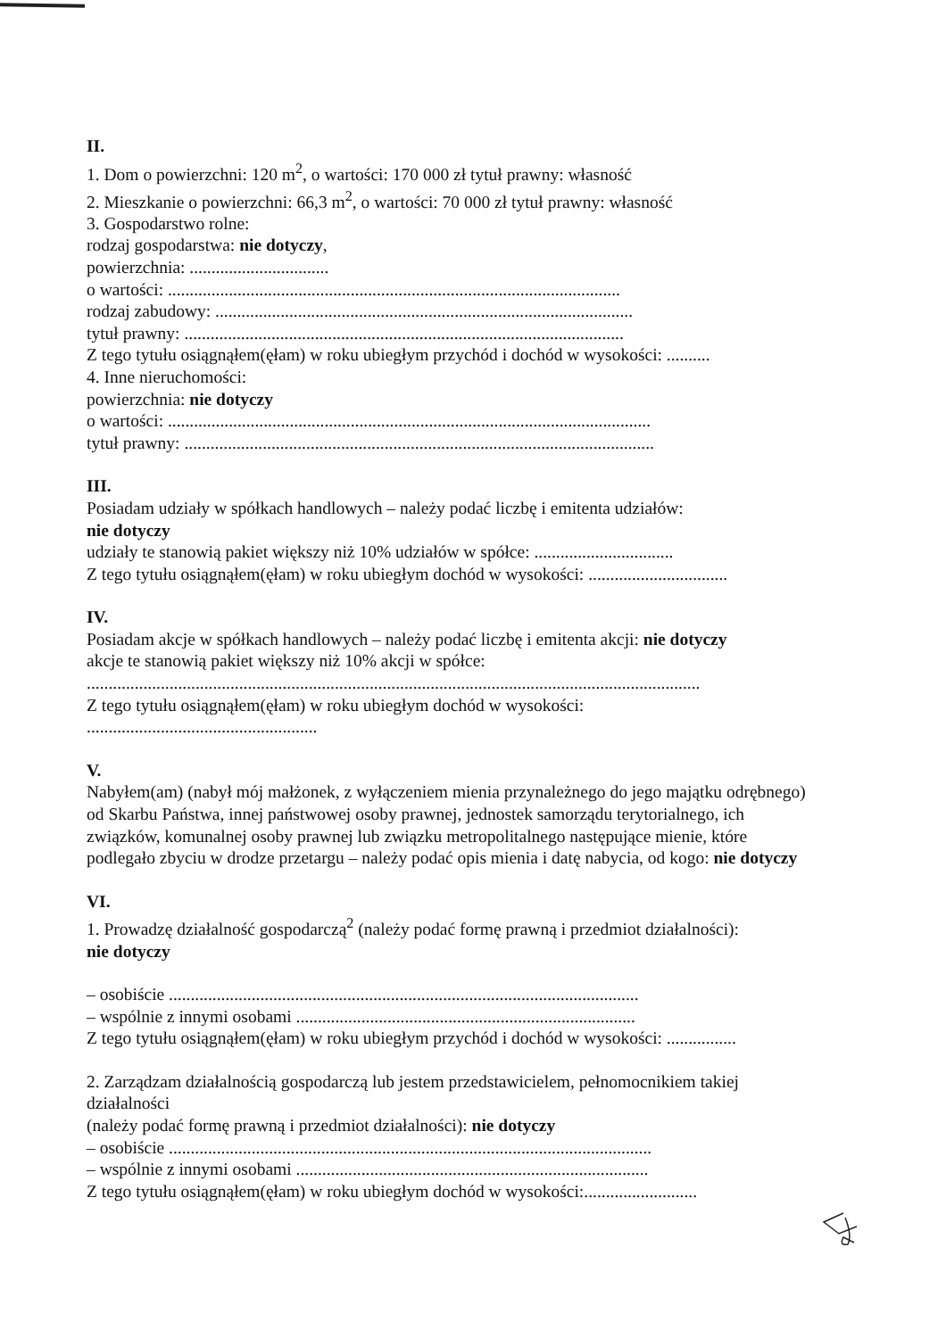II.
1. Dom o powierzchni: 120 m<sup>2</sup>, o wartości: 170 000 zł tytuł prawny: własność
2. Mieszkanie o powierzchni: 66,3 m<sup>2</sup>, o wartości: 70 000 zł tytuł prawny: własność
3. Gospodarstwo rolne:
rodzaj gospodarstwa: nie dotyczy,
powierzchnia: ................................
o wartości: ........................................................................................................
rodzaj zabudowy: ................................................................................................
tytuł prawny: .....................................................................................................
Z tego tytułu osiągnąłem(ęłam) w roku ubiegłym przychód i dochód w wysokości: ..........
4. Inne nieruchomości:
powierzchnia: nie dotyczy
o wartości: ...............................................................................................................
tytuł prawny: ............................................................................................................
III.
Posiadam udziały w spółkach handlowych – należy podać liczbę i emitenta udziałów:
nie dotyczy
udziały te stanowią pakiet większy niż 10% udziałów w spółce: ................................
Z tego tytułu osiągnąłem(ęłam) w roku ubiegłym dochód w wysokości: ................................
IV.
Posiadam akcje w spółkach handlowych – należy podać liczbę i emitenta akcji: nie dotyczy
akcje te stanowią pakiet większy niż 10% akcji w spółce:
.............................................................................................................................................
Z tego tytułu osiągnąłem(ęłam) w roku ubiegłym dochód w wysokości:
.....................................................
V.
Nabyłem(am) (nabył mój małżonek, z wyłączeniem mienia przynależnego do jego majątku odrębnego) od Skarbu Państwa, innej państwowej osoby prawnej, jednostek samorządu terytorialnego, ich związków, komunalnej osoby prawnej lub związku metropolitalnego następujące mienie, które podlegało zbyciu w drodze przetargu – należy podać opis mienia i datę nabycia, od kogo: nie dotyczy
VI.
1. Prowadzę działalność gospodarczą<sup>2</sup> (należy podać formę prawną i przedmiot działalności):
nie dotyczy
– osobiście ............................................................................................................
– wspólnie z innymi osobami ..............................................................................
Z tego tytułu osiągnąłem(ęłam) w roku ubiegłym przychód i dochód w wysokości: ................
2. Zarządzam działalnością gospodarczą lub jestem przedstawicielem, pełnomocnikiem takiej działalności
(należy podać formę prawną i przedmiot działalności): nie dotyczy
– osobiście ...............................................................................................................
– wspólnie z innymi osobami .................................................................................
Z tego tytułu osiągnąłem(ęłam) w roku ubiegłym dochód w wysokości:..........................